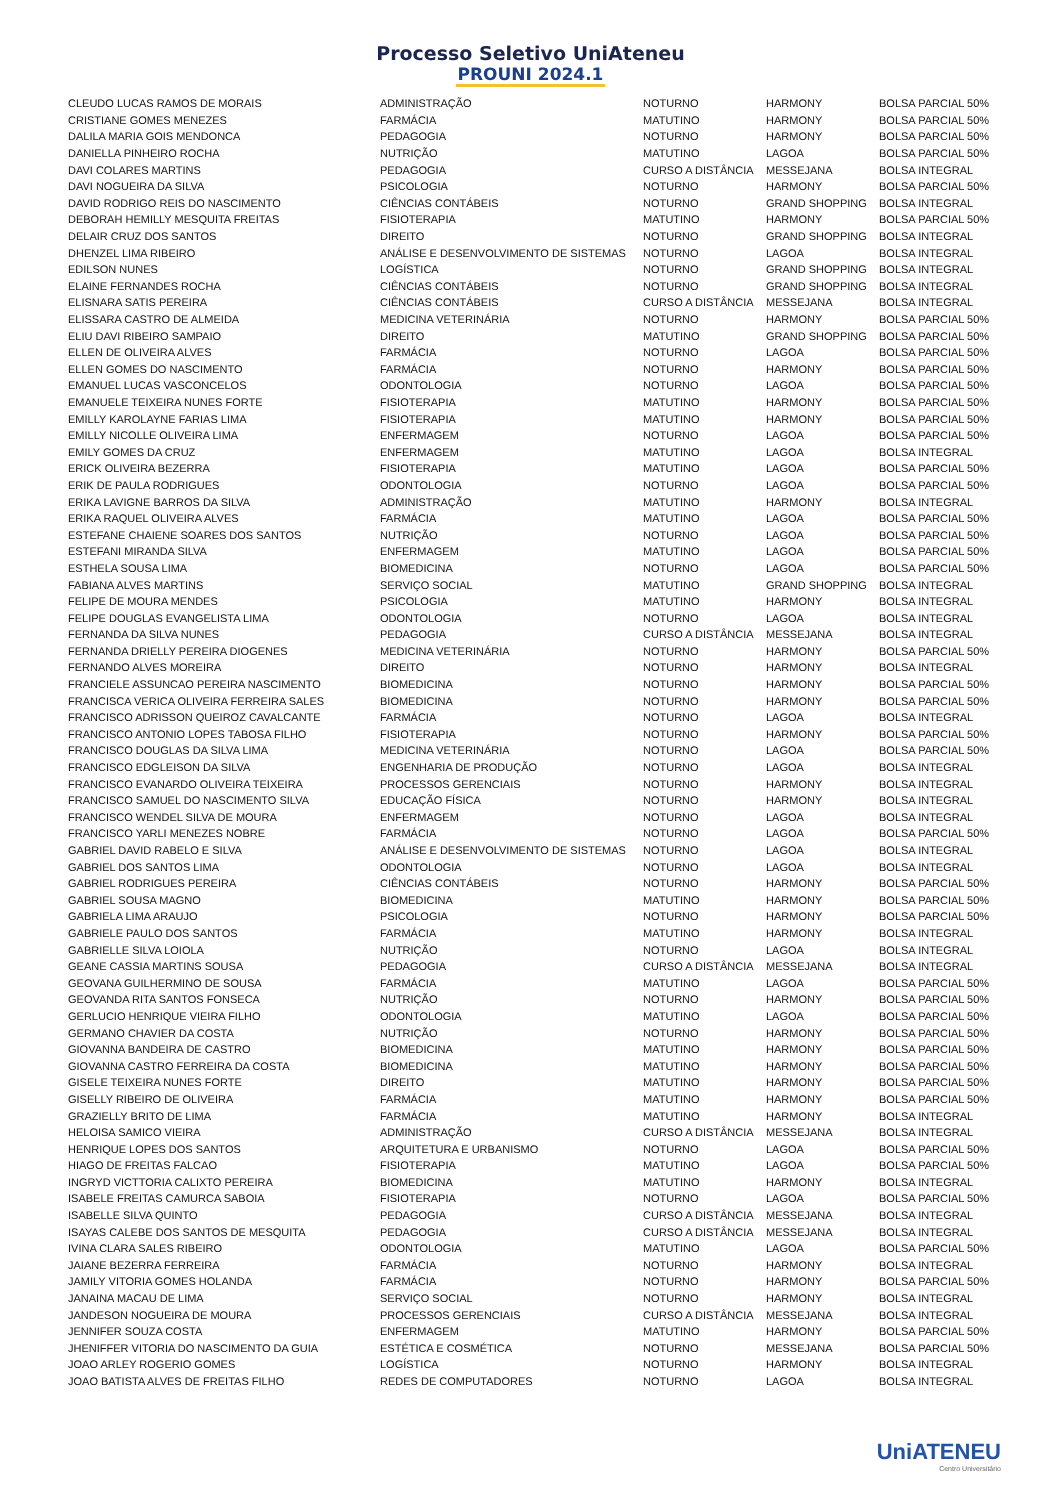Processo Seletivo UniAteneu
PROUNI 2024.1
| CLEUDO LUCAS RAMOS DE MORAIS | ADMINISTRAÇÃO | NOTURNO | HARMONY | BOLSA PARCIAL 50% |
| CRISTIANE GOMES MENEZES | FARMÁCIA | MATUTINO | HARMONY | BOLSA PARCIAL 50% |
| DALILA MARIA GOIS MENDONCA | PEDAGOGIA | NOTURNO | HARMONY | BOLSA PARCIAL 50% |
| DANIELLA PINHEIRO ROCHA | NUTRIÇÃO | MATUTINO | LAGOA | BOLSA PARCIAL 50% |
| DAVI COLARES MARTINS | PEDAGOGIA | CURSO A DISTÂNCIA | MESSEJANA | BOLSA INTEGRAL |
| DAVI NOGUEIRA DA SILVA | PSICOLOGIA | NOTURNO | HARMONY | BOLSA PARCIAL 50% |
| DAVID RODRIGO REIS DO NASCIMENTO | CIÊNCIAS CONTÁBEIS | NOTURNO | GRAND SHOPPING | BOLSA INTEGRAL |
| DEBORAH HEMILLY MESQUITA FREITAS | FISIOTERAPIA | MATUTINO | HARMONY | BOLSA PARCIAL 50% |
| DELAIR CRUZ DOS SANTOS | DIREITO | NOTURNO | GRAND SHOPPING | BOLSA INTEGRAL |
| DHENZEL LIMA RIBEIRO | ANÁLISE E DESENVOLVIMENTO DE SISTEMAS | NOTURNO | LAGOA | BOLSA INTEGRAL |
| EDILSON NUNES | LOGÍSTICA | NOTURNO | GRAND SHOPPING | BOLSA INTEGRAL |
| ELAINE FERNANDES ROCHA | CIÊNCIAS CONTÁBEIS | NOTURNO | GRAND SHOPPING | BOLSA INTEGRAL |
| ELISNARA SATIS PEREIRA | CIÊNCIAS CONTÁBEIS | CURSO A DISTÂNCIA | MESSEJANA | BOLSA INTEGRAL |
| ELISSARA CASTRO DE ALMEIDA | MEDICINA VETERINÁRIA | NOTURNO | HARMONY | BOLSA PARCIAL 50% |
| ELIU DAVI RIBEIRO SAMPAIO | DIREITO | MATUTINO | GRAND SHOPPING | BOLSA PARCIAL 50% |
| ELLEN DE OLIVEIRA ALVES | FARMÁCIA | NOTURNO | LAGOA | BOLSA PARCIAL 50% |
| ELLEN GOMES DO NASCIMENTO | FARMÁCIA | NOTURNO | HARMONY | BOLSA PARCIAL 50% |
| EMANUEL LUCAS VASCONCELOS | ODONTOLOGIA | NOTURNO | LAGOA | BOLSA PARCIAL 50% |
| EMANUELE TEIXEIRA NUNES FORTE | FISIOTERAPIA | MATUTINO | HARMONY | BOLSA PARCIAL 50% |
| EMILLY KAROLAYNE FARIAS LIMA | FISIOTERAPIA | MATUTINO | HARMONY | BOLSA PARCIAL 50% |
| EMILLY NICOLLE OLIVEIRA LIMA | ENFERMAGEM | NOTURNO | LAGOA | BOLSA PARCIAL 50% |
| EMILY GOMES DA CRUZ | ENFERMAGEM | MATUTINO | LAGOA | BOLSA INTEGRAL |
| ERICK OLIVEIRA BEZERRA | FISIOTERAPIA | MATUTINO | LAGOA | BOLSA PARCIAL 50% |
| ERIK DE PAULA RODRIGUES | ODONTOLOGIA | NOTURNO | LAGOA | BOLSA PARCIAL 50% |
| ERIKA LAVIGNE BARROS DA SILVA | ADMINISTRAÇÃO | MATUTINO | HARMONY | BOLSA INTEGRAL |
| ERIKA RAQUEL OLIVEIRA ALVES | FARMÁCIA | MATUTINO | LAGOA | BOLSA PARCIAL 50% |
| ESTEFANE CHAIENE SOARES DOS SANTOS | NUTRIÇÃO | NOTURNO | LAGOA | BOLSA PARCIAL 50% |
| ESTEFANI MIRANDA SILVA | ENFERMAGEM | MATUTINO | LAGOA | BOLSA PARCIAL 50% |
| ESTHELA SOUSA LIMA | BIOMEDICINA | NOTURNO | LAGOA | BOLSA PARCIAL 50% |
| FABIANA ALVES MARTINS | SERVIÇO SOCIAL | MATUTINO | GRAND SHOPPING | BOLSA INTEGRAL |
| FELIPE DE MOURA MENDES | PSICOLOGIA | MATUTINO | HARMONY | BOLSA INTEGRAL |
| FELIPE DOUGLAS EVANGELISTA LIMA | ODONTOLOGIA | NOTURNO | LAGOA | BOLSA INTEGRAL |
| FERNANDA DA SILVA NUNES | PEDAGOGIA | CURSO A DISTÂNCIA | MESSEJANA | BOLSA INTEGRAL |
| FERNANDA DRIELLY PEREIRA DIOGENES | MEDICINA VETERINÁRIA | NOTURNO | HARMONY | BOLSA PARCIAL 50% |
| FERNANDO ALVES MOREIRA | DIREITO | NOTURNO | HARMONY | BOLSA INTEGRAL |
| FRANCIELE ASSUNCAO PEREIRA NASCIMENTO | BIOMEDICINA | NOTURNO | HARMONY | BOLSA PARCIAL 50% |
| FRANCISCA VERICA OLIVEIRA FERREIRA SALES | BIOMEDICINA | NOTURNO | HARMONY | BOLSA PARCIAL 50% |
| FRANCISCO ADRISSON QUEIROZ CAVALCANTE | FARMÁCIA | NOTURNO | LAGOA | BOLSA INTEGRAL |
| FRANCISCO ANTONIO LOPES TABOSA FILHO | FISIOTERAPIA | NOTURNO | HARMONY | BOLSA PARCIAL 50% |
| FRANCISCO DOUGLAS DA SILVA LIMA | MEDICINA VETERINÁRIA | NOTURNO | LAGOA | BOLSA PARCIAL 50% |
| FRANCISCO EDGLEISON DA SILVA | ENGENHARIA DE PRODUÇÃO | NOTURNO | LAGOA | BOLSA INTEGRAL |
| FRANCISCO EVANARDO OLIVEIRA TEIXEIRA | PROCESSOS GERENCIAIS | NOTURNO | HARMONY | BOLSA INTEGRAL |
| FRANCISCO SAMUEL DO NASCIMENTO SILVA | EDUCAÇÃO FÍSICA | NOTURNO | HARMONY | BOLSA INTEGRAL |
| FRANCISCO WENDEL SILVA DE MOURA | ENFERMAGEM | NOTURNO | LAGOA | BOLSA INTEGRAL |
| FRANCISCO YARLI MENEZES NOBRE | FARMÁCIA | NOTURNO | LAGOA | BOLSA PARCIAL 50% |
| GABRIEL DAVID RABELO E SILVA | ANÁLISE E DESENVOLVIMENTO DE SISTEMAS | NOTURNO | LAGOA | BOLSA INTEGRAL |
| GABRIEL DOS SANTOS LIMA | ODONTOLOGIA | NOTURNO | LAGOA | BOLSA INTEGRAL |
| GABRIEL RODRIGUES PEREIRA | CIÊNCIAS CONTÁBEIS | NOTURNO | HARMONY | BOLSA PARCIAL 50% |
| GABRIEL SOUSA MAGNO | BIOMEDICINA | MATUTINO | HARMONY | BOLSA PARCIAL 50% |
| GABRIELA LIMA ARAUJO | PSICOLOGIA | NOTURNO | HARMONY | BOLSA PARCIAL 50% |
| GABRIELE PAULO DOS SANTOS | FARMÁCIA | MATUTINO | HARMONY | BOLSA INTEGRAL |
| GABRIELLE SILVA LOIOLA | NUTRIÇÃO | NOTURNO | LAGOA | BOLSA INTEGRAL |
| GEANE CASSIA MARTINS SOUSA | PEDAGOGIA | CURSO A DISTÂNCIA | MESSEJANA | BOLSA INTEGRAL |
| GEOVANA GUILHERMINO DE SOUSA | FARMÁCIA | MATUTINO | LAGOA | BOLSA PARCIAL 50% |
| GEOVANDA RITA SANTOS FONSECA | NUTRIÇÃO | NOTURNO | HARMONY | BOLSA PARCIAL 50% |
| GERLUCIO HENRIQUE VIEIRA FILHO | ODONTOLOGIA | MATUTINO | LAGOA | BOLSA PARCIAL 50% |
| GERMANO CHAVIER DA COSTA | NUTRIÇÃO | NOTURNO | HARMONY | BOLSA PARCIAL 50% |
| GIOVANNA BANDEIRA DE CASTRO | BIOMEDICINA | MATUTINO | HARMONY | BOLSA PARCIAL 50% |
| GIOVANNA CASTRO FERREIRA DA COSTA | BIOMEDICINA | MATUTINO | HARMONY | BOLSA PARCIAL 50% |
| GISELE TEIXEIRA NUNES FORTE | DIREITO | MATUTINO | HARMONY | BOLSA PARCIAL 50% |
| GISELLY RIBEIRO DE OLIVEIRA | FARMÁCIA | MATUTINO | HARMONY | BOLSA PARCIAL 50% |
| GRAZIELLY BRITO DE LIMA | FARMÁCIA | MATUTINO | HARMONY | BOLSA INTEGRAL |
| HELOISA SAMICO VIEIRA | ADMINISTRAÇÃO | CURSO A DISTÂNCIA | MESSEJANA | BOLSA INTEGRAL |
| HENRIQUE LOPES DOS SANTOS | ARQUITETURA E URBANISMO | NOTURNO | LAGOA | BOLSA PARCIAL 50% |
| HIAGO DE FREITAS FALCAO | FISIOTERAPIA | MATUTINO | LAGOA | BOLSA PARCIAL 50% |
| INGRYD VICTTORIA CALIXTO PEREIRA | BIOMEDICINA | MATUTINO | HARMONY | BOLSA INTEGRAL |
| ISABELE FREITAS CAMURCA SABOIA | FISIOTERAPIA | NOTURNO | LAGOA | BOLSA PARCIAL 50% |
| ISABELLE SILVA QUINTO | PEDAGOGIA | CURSO A DISTÂNCIA | MESSEJANA | BOLSA INTEGRAL |
| ISAYAS CALEBE DOS SANTOS DE MESQUITA | PEDAGOGIA | CURSO A DISTÂNCIA | MESSEJANA | BOLSA INTEGRAL |
| IVINA CLARA SALES RIBEIRO | ODONTOLOGIA | MATUTINO | LAGOA | BOLSA PARCIAL 50% |
| JAIANE BEZERRA FERREIRA | FARMÁCIA | NOTURNO | HARMONY | BOLSA INTEGRAL |
| JAMILY VITORIA GOMES HOLANDA | FARMÁCIA | NOTURNO | HARMONY | BOLSA PARCIAL 50% |
| JANAINA MACAU DE LIMA | SERVIÇO SOCIAL | NOTURNO | HARMONY | BOLSA INTEGRAL |
| JANDESON NOGUEIRA DE MOURA | PROCESSOS GERENCIAIS | CURSO A DISTÂNCIA | MESSEJANA | BOLSA INTEGRAL |
| JENNIFER SOUZA COSTA | ENFERMAGEM | MATUTINO | HARMONY | BOLSA PARCIAL 50% |
| JHENIFFER VITORIA DO NASCIMENTO DA GUIA | ESTÉTICA E COSMÉTICA | NOTURNO | MESSEJANA | BOLSA PARCIAL 50% |
| JOAO ARLEY ROGERIO GOMES | LOGÍSTICA | NOTURNO | HARMONY | BOLSA INTEGRAL |
| JOAO BATISTA ALVES DE FREITAS FILHO | REDES DE COMPUTADORES | NOTURNO | LAGOA | BOLSA INTEGRAL |
UniATENEU
Centro Universitário